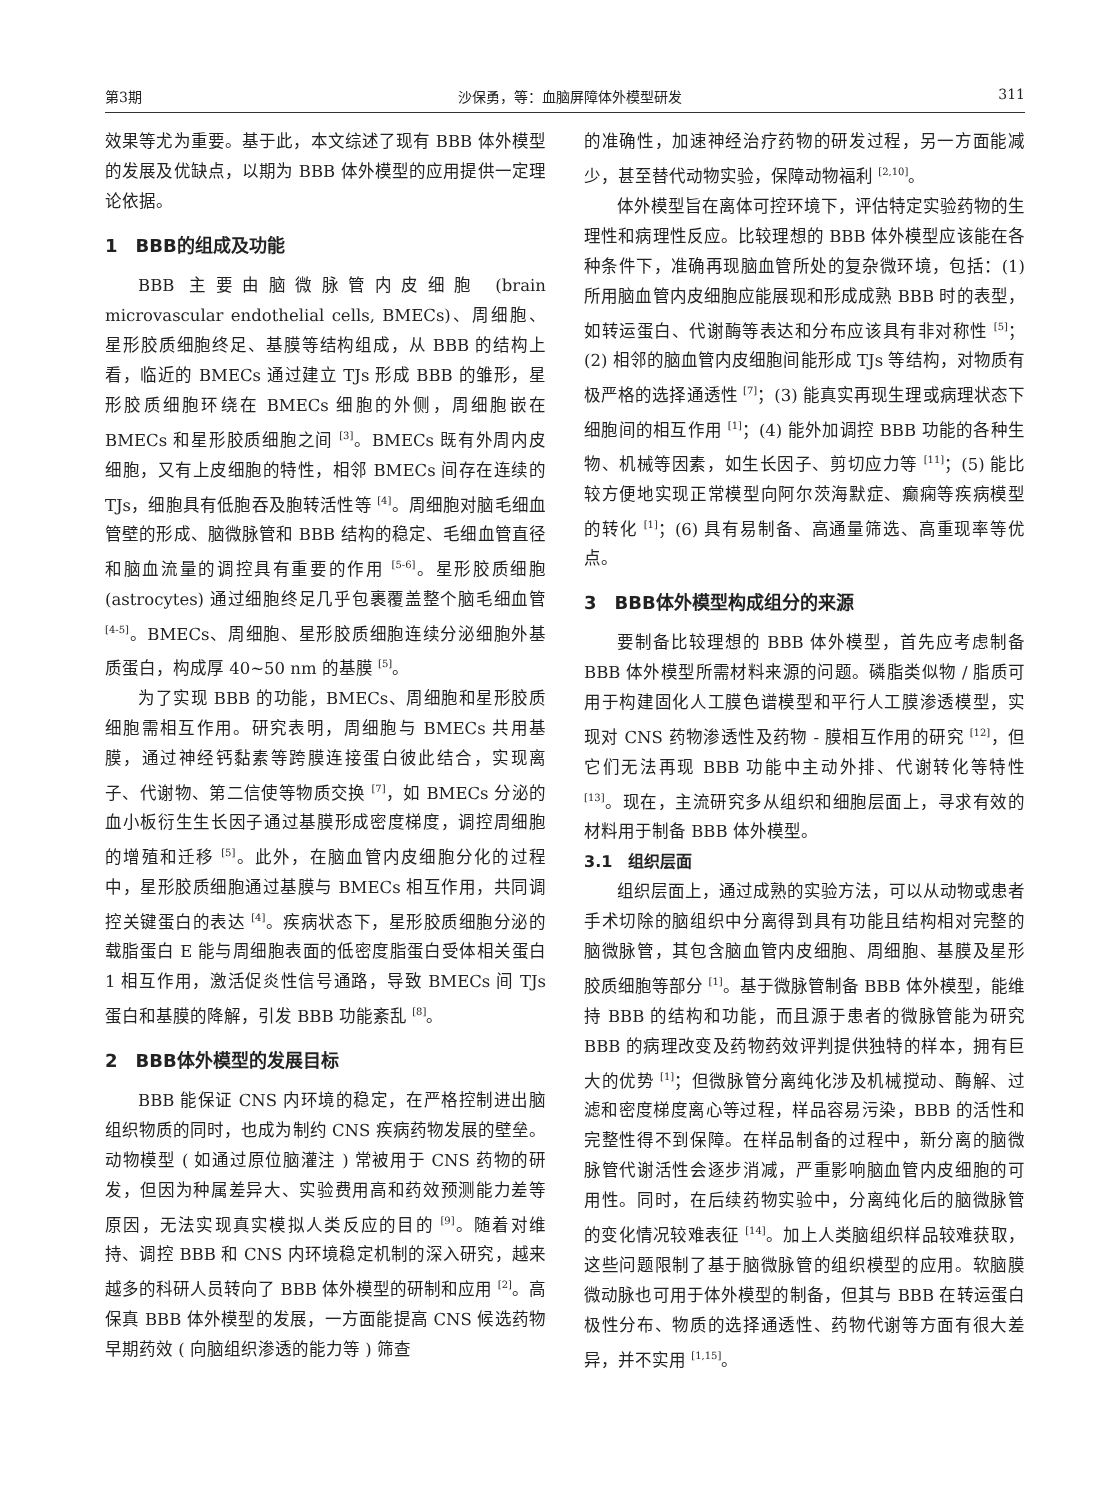第3期 沙保勇，等：血脑屏障体外模型研发 311
效果等尤为重要。基于此，本文综述了现有 BBB 体外模型的发展及优缺点，以期为 BBB 体外模型的应用提供一定理论依据。
1　BBB的组成及功能
BBB 主要由脑微脉管内皮细胞 (brain microvascular endothelial cells, BMECs)、周细胞、星形胶质细胞终足、基膜等结构组成，从 BBB 的结构上看，临近的 BMECs 通过建立 TJs 形成 BBB 的雏形，星形胶质细胞环绕在 BMECs 细胞的外侧，周细胞嵌在 BMECs 和星形胶质细胞之间 <sup>[3]</sup>。BMECs 既有外周内皮细胞，又有上皮细胞的特性，相邻 BMECs 间存在连续的 TJs，细胞具有低胞吞及胞转活性等 <sup>[4]</sup>。周细胞对脑毛细血管壁的形成、脑微脉管和 BBB 结构的稳定、毛细血管直径和脑血流量的调控具有重要的作用 <sup>[5-6]</sup>。星形胶质细胞 (astrocytes) 通过细胞终足几乎包裹覆盖整个脑毛细血管 <sup>[4-5]</sup>。BMECs、周细胞、星形胶质细胞连续分泌细胞外基质蛋白，构成厚 40~50 nm 的基膜 <sup>[5]</sup>。
为了实现 BBB 的功能，BMECs、周细胞和星形胶质细胞需相互作用。研究表明，周细胞与 BMECs 共用基膜，通过神经钙黏素等跨膜连接蛋白彼此结合，实现离子、代谢物、第二信使等物质交换 <sup>[7]</sup>，如 BMECs 分泌的血小板衍生生长因子通过基膜形成密度梯度，调控周细胞的增殖和迁移 <sup>[5]</sup>。此外，在脑血管内皮细胞分化的过程中，星形胶质细胞通过基膜与 BMECs 相互作用，共同调控关键蛋白的表达 <sup>[4]</sup>。疾病状态下，星形胶质细胞分泌的载脂蛋白 E 能与周细胞表面的低密度脂蛋白受体相关蛋白 1 相互作用，激活促炎性信号通路，导致 BMECs 间 TJs 蛋白和基膜的降解，引发 BBB 功能紊乱 <sup>[8]</sup>。
2　BBB体外模型的发展目标
BBB 能保证 CNS 内环境的稳定，在严格控制进出脑组织物质的同时，也成为制约 CNS 疾病药物发展的壁垒。动物模型 ( 如通过原位脑灌注 ) 常被用于 CNS 药物的研发，但因为种属差异大、实验费用高和药效预测能力差等原因，无法实现真实模拟人类反应的目的 <sup>[9]</sup>。随着对维持、调控 BBB 和 CNS 内环境稳定机制的深入研究，越来越多的科研人员转向了 BBB 体外模型的研制和应用 <sup>[2]</sup>。高保真 BBB 体外模型的发展，一方面能提高 CNS 候选药物早期药效 ( 向脑组织渗透的能力等 ) 筛查
的准确性，加速神经治疗药物的研发过程，另一方面能减少，甚至替代动物实验，保障动物福利 <sup>[2,10]</sup>。
体外模型旨在离体可控环境下，评估特定实验药物的生理性和病理性反应。比较理想的 BBB 体外模型应该能在各种条件下，准确再现脑血管所处的复杂微环境，包括：(1) 所用脑血管内皮细胞应能展现和形成成熟 BBB 时的表型，如转运蛋白、代谢酶等表达和分布应该具有非对称性 <sup>[5]</sup>；(2) 相邻的脑血管内皮细胞间能形成 TJs 等结构，对物质有极严格的选择通透性 <sup>[7]</sup>；(3) 能真实再现生理或病理状态下细胞间的相互作用 <sup>[1]</sup>；(4) 能外加调控 BBB 功能的各种生物、机械等因素，如生长因子、剪切应力等 <sup>[11]</sup>；(5) 能比较方便地实现正常模型向阿尔茨海默症、癫痫等疾病模型的转化 <sup>[1]</sup>；(6) 具有易制备、高通量筛选、高重现率等优点。
3　BBB体外模型构成组分的来源
要制备比较理想的 BBB 体外模型，首先应考虑制备 BBB 体外模型所需材料来源的问题。磷脂类似物 / 脂质可用于构建固化人工膜色谱模型和平行人工膜渗透模型，实现对 CNS 药物渗透性及药物 - 膜相互作用的研究 <sup>[12]</sup>，但它们无法再现 BBB 功能中主动外排、代谢转化等特性 <sup>[13]</sup>。现在，主流研究多从组织和细胞层面上，寻求有效的材料用于制备 BBB 体外模型。
3.1　组织层面
组织层面上，通过成熟的实验方法，可以从动物或患者手术切除的脑组织中分离得到具有功能且结构相对完整的脑微脉管，其包含脑血管内皮细胞、周细胞、基膜及星形胶质细胞等部分 <sup>[1]</sup>。基于微脉管制备 BBB 体外模型，能维持 BBB 的结构和功能，而且源于患者的微脉管能为研究 BBB 的病理改变及药物药效评判提供独特的样本，拥有巨大的优势 <sup>[1]</sup>；但微脉管分离纯化涉及机械搅动、酶解、过滤和密度梯度离心等过程，样品容易污染，BBB 的活性和完整性得不到保障。在样品制备的过程中，新分离的脑微脉管代谢活性会逐步消减，严重影响脑血管内皮细胞的可用性。同时，在后续药物实验中，分离纯化后的脑微脉管的变化情况较难表征 <sup>[14]</sup>。加上人类脑组织样品较难获取，这些问题限制了基于脑微脉管的组织模型的应用。软脑膜微动脉也可用于体外模型的制备，但其与 BBB 在转运蛋白极性分布、物质的选择通透性、药物代谢等方面有很大差异，并不实用 <sup>[1,15]</sup>。